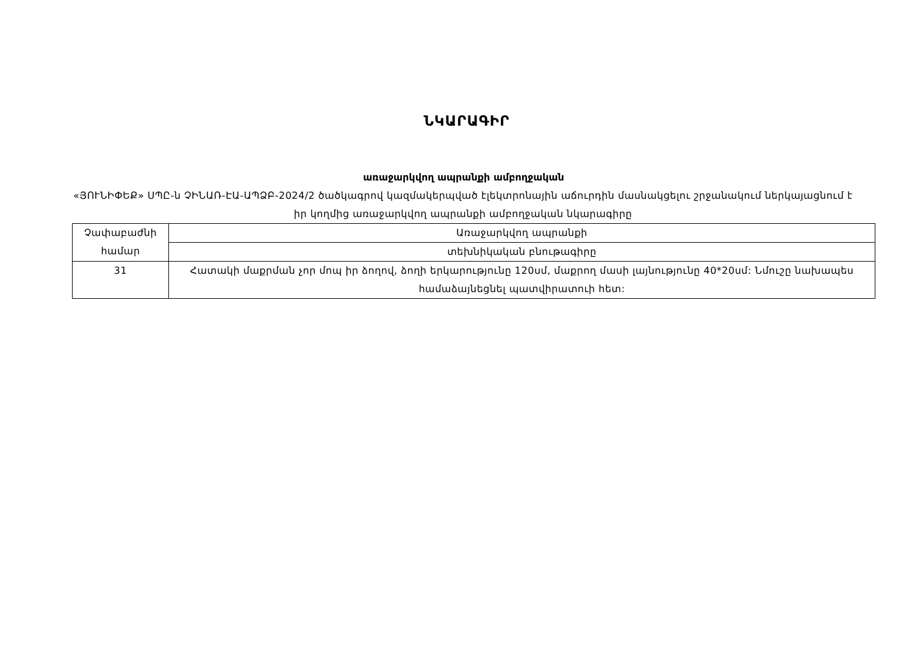ՆԿԱՐԱԳԻՐ
առաջարկվող ապրանքի ամբողջական
«ՅՈՒՆԻՓԵՔ» ՍՊԸ-ն ՉԻՆԱՌ-ԷԱ-ԱՊՁԲ-2024/2 ծածկագրով կազմակերպված էլեկտրոնային աճուրդին մասնակցելու շրջանակում ներկայացնում է իր կողմից առաջարկվող ապրանքի ամբողջական նկարագիրը
| Չափաբաժնի համար | Առաջարկվող ապրանքի |
| | տեխնիկական բնութագիրը |
| 31 | Հատակի մաքրման չոր մոպ իր ձողով, ձողի երկարությունը 120սմ, մաքրող մասի լայնությունը 40*20սմ: Նմուշը նախապես համաձայնեցնել պատվիրատուի հետ: |